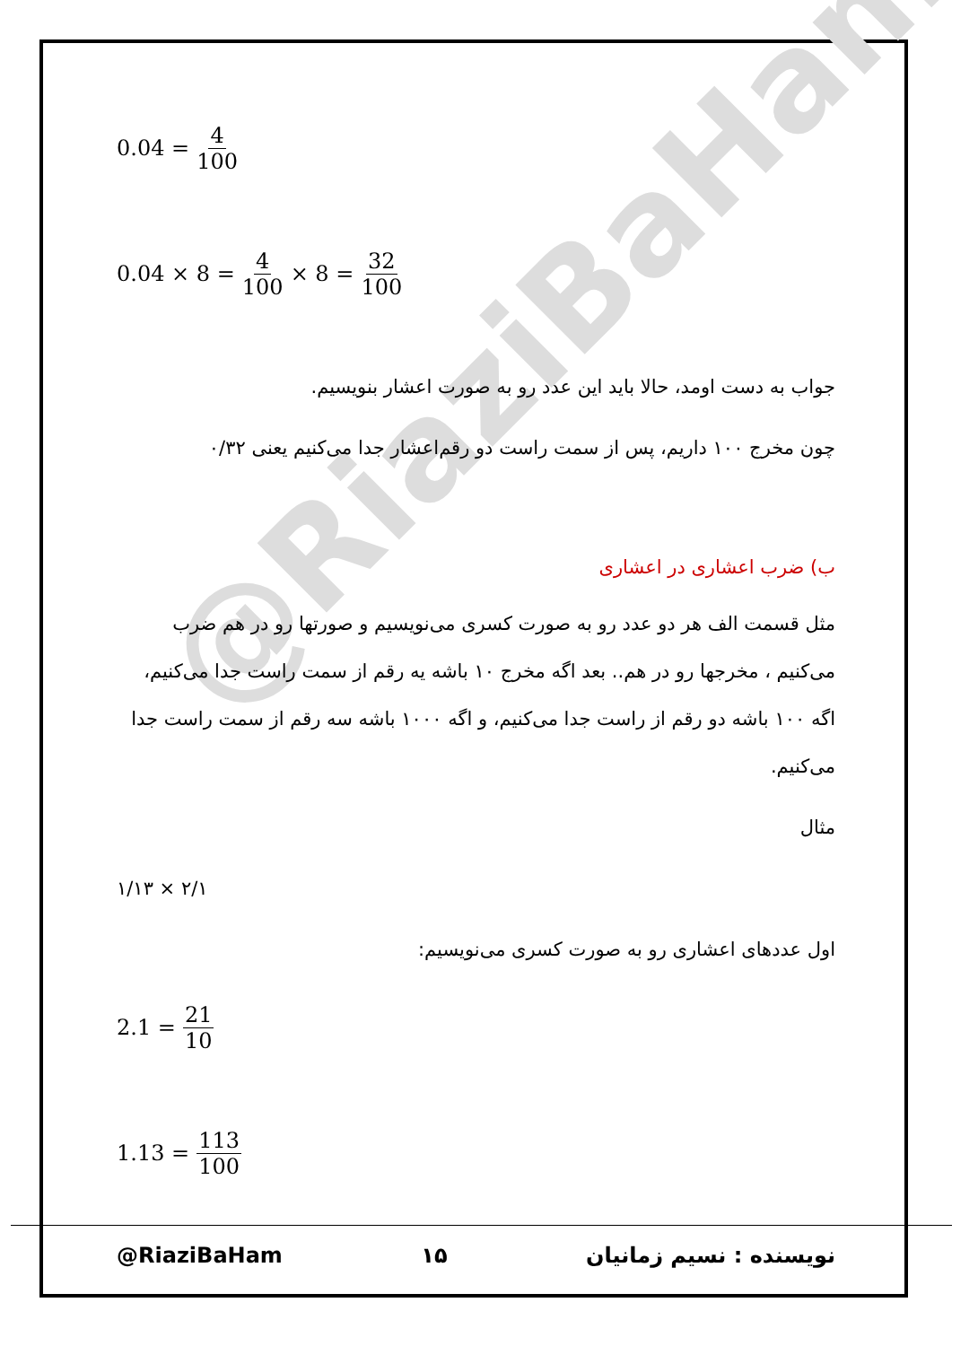@RiaziBaHam
0.04 = 4 100
0.04 × 8 = 4 100 × 8 = 32 100
جواب به دست اومد، حالا باید این عدد رو به صورت اعشار بنویسیم.
چون مخرج ۱۰۰ داریم، پس از سمت راست دو رقم‌اعشار جدا می‌کنیم یعنی ۰/۳۲
ب) ضرب اعشاری در اعشاری
مثل قسمت الف هر دو عدد رو به صورت کسری می‌نویسیم و صورتها رو در هم ضرب می‌کنیم ، مخرجها رو در هم.. بعد اگه مخرج ۱۰ باشه یه رقم از سمت راست جدا می‌کنیم، اگه ۱۰۰ باشه دو رقم از راست جدا می‌کنیم، و اگه ۱۰۰۰ باشه سه رقم از سمت راست جدا می‌کنیم.
مثال
۲/۱ × ۱/۱۳
اول عددهای اعشاری رو به صورت کسری می‌نویسیم:
2.1 = 21 10
1.13 = 113 100
@RiaziBaHam ۱۵ نویسنده : نسیم زمانیان